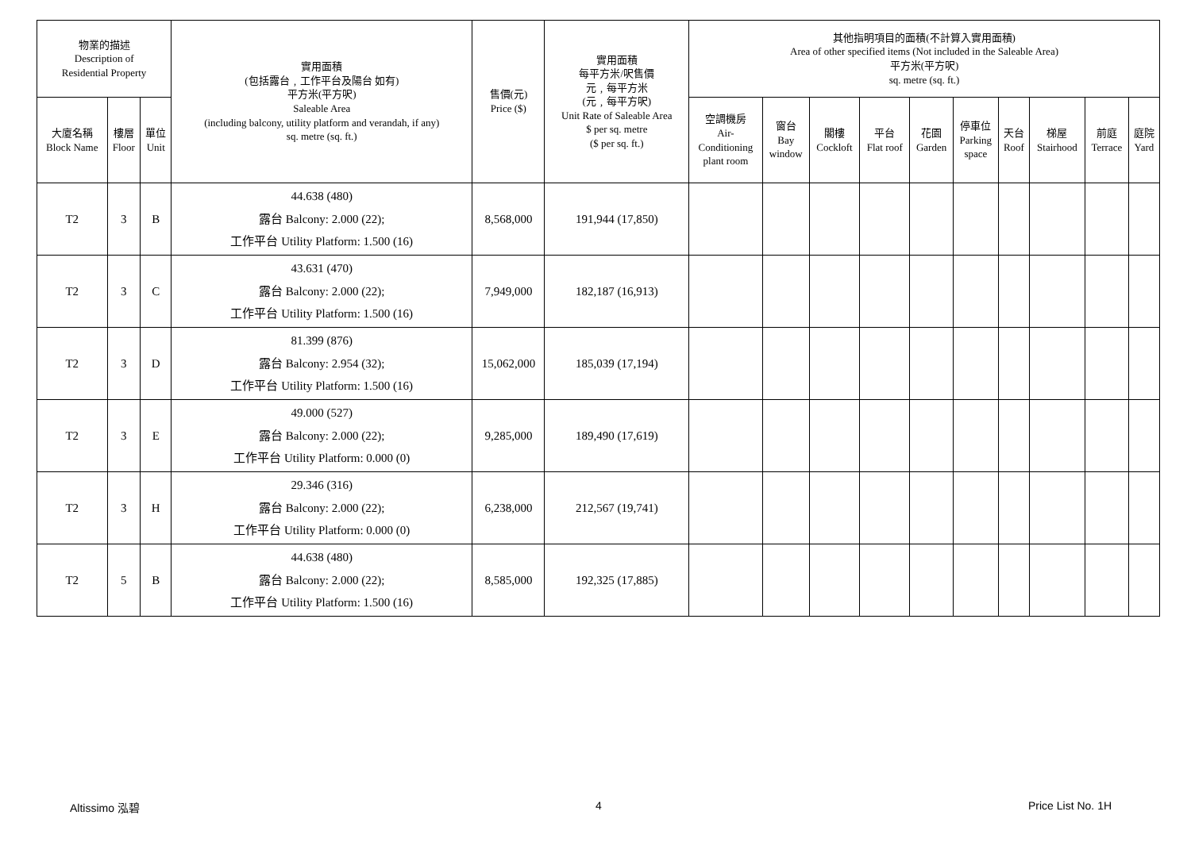| 物業的描述 Description of Residential Property | | | 實用面積 (包括露台﹐工作平台及陽台 如有) 平方米(平方呎) Saleable Area (including balcony, utility platform and verandah, if any) sq. metre (sq. ft.) | 售價(元) Price ($) | 實用面積 每平方米/呎售價 元﹐每平方米 (元﹐每平方呎) Unit Rate of Saleable Area $ per sq. metre ($ per sq. ft.) | 其他指明項目的面積(不計算入實用面積) Area of other specified items (Not included in the Saleable Area) 平方米(平方呎) sq. metre (sq. ft.) | | | | | | | | | |
| --- | --- | --- | --- | --- | --- | --- | --- | --- | --- | --- | --- | --- | --- | --- | --- |
| 大廈名稱 Block Name | 樓層 Floor | 單位 Unit | | | | 空調機房 Air- Conditioning plant room | 窗台 Bay window | 閣樓 Cockloft | 平台 Flat roof | 花園 Garden | 停車位 Parking space | 天台 Roof | 梯屋 Stairhood | 前庭 Terrace | 庭院 Yard |
| T2 | 3 | B | 44.638 (480) 露台 Balcony: 2.000 (22); 工作平台 Utility Platform: 1.500 (16) | 8,568,000 | 191,944 (17,850) | | | | | | | | | | |
| T2 | 3 | C | 43.631 (470) 露台 Balcony: 2.000 (22); 工作平台 Utility Platform: 1.500 (16) | 7,949,000 | 182,187 (16,913) | | | | | | | | | | |
| T2 | 3 | D | 81.399 (876) 露台 Balcony: 2.954 (32); 工作平台 Utility Platform: 1.500 (16) | 15,062,000 | 185,039 (17,194) | | | | | | | | | | |
| T2 | 3 | E | 49.000 (527) 露台 Balcony: 2.000 (22); 工作平台 Utility Platform: 0.000 (0) | 9,285,000 | 189,490 (17,619) | | | | | | | | | | |
| T2 | 3 | H | 29.346 (316) 露台 Balcony: 2.000 (22); 工作平台 Utility Platform: 0.000 (0) | 6,238,000 | 212,567 (19,741) | | | | | | | | | | |
| T2 | 5 | B | 44.638 (480) 露台 Balcony: 2.000 (22); 工作平台 Utility Platform: 1.500 (16) | 8,585,000 | 192,325 (17,885) | | | | | | | | | | |
Altissimo 泓碧 4 Price List No. 1H